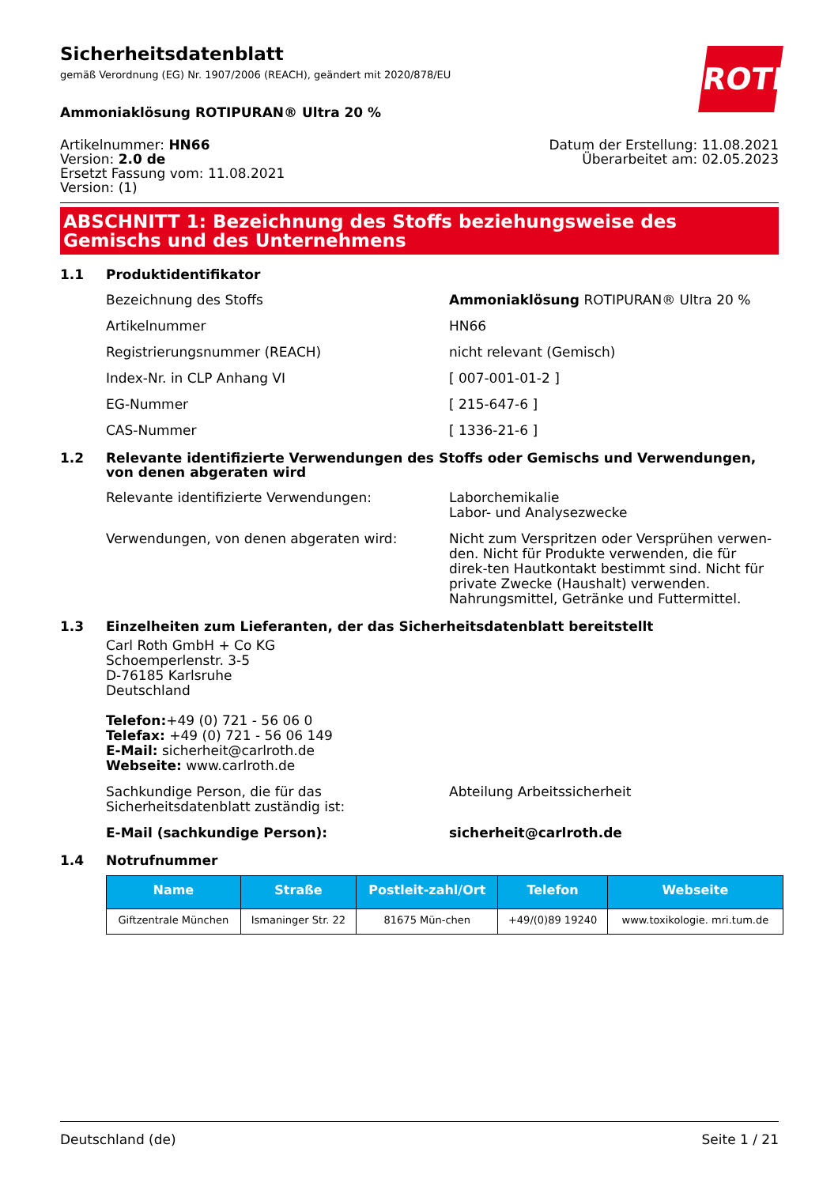Sicherheitsdatenblatt
gemäß Verordnung (EG) Nr. 1907/2006 (REACH), geändert mit 2020/878/EU
ROTH
Ammoniaklösung ROTIPURAN® Ultra 20 %
Artikelnummer: HN66
Version: 2.0 de
Ersetzt Fassung vom: 11.08.2021
Version: (1)
Datum der Erstellung: 11.08.2021
Überarbeitet am: 02.05.2023
ABSCHNITT 1: Bezeichnung des Stoffs beziehungsweise des Gemischs und des Unternehmens
1.1 Produktidentifikator
Bezeichnung des Stoffs Ammoniaklösung ROTIPURAN® Ultra 20 %
Artikelnummer HN66
Registrierungsnummer (REACH) nicht relevant (Gemisch)
Index-Nr. in CLP Anhang VI [ 007-001-01-2 ]
EG-Nummer [ 215-647-6 ]
CAS-Nummer [ 1336-21-6 ]
1.2 Relevante identifizierte Verwendungen des Stoffs oder Gemischs und Verwendungen, von denen abgeraten wird
Relevante identifizierte Verwendungen: Laborchemikalie
Labor- und Analysezwecke
Verwendungen, von denen abgeraten wird: Nicht zum Verspritzen oder Versprühen verwen-den. Nicht für Produkte verwenden, die für direk-ten Hautkontakt bestimmt sind. Nicht für private Zwecke (Haushalt) verwenden. Nahrungsmittel, Getränke und Futtermittel.
1.3 Einzelheiten zum Lieferanten, der das Sicherheitsdatenblatt bereitstellt
Carl Roth GmbH + Co KG
Schoemperlenstr. 3-5
D-76185 Karlsruhe
Deutschland
Telefon:+49 (0) 721 - 56 06 0
Telefax: +49 (0) 721 - 56 06 149
E-Mail: sicherheit@carlroth.de
Webseite: www.carlroth.de
Sachkundige Person, die für das Sicherheitsdatenblatt zuständig ist:
Abteilung Arbeitssicherheit
E-Mail (sachkundige Person): sicherheit@carlroth.de
1.4 Notrufnummer
| Name | Straße | Postleit-zahl/Ort | Telefon | Webseite |
| --- | --- | --- | --- | --- |
| Giftzentrale München | Ismaninger Str. 22 | 81675 Mün-chen | +49/(0)89 19240 | www.toxikologie. mri.tum.de |
Deutschland (de) Seite 1 / 21